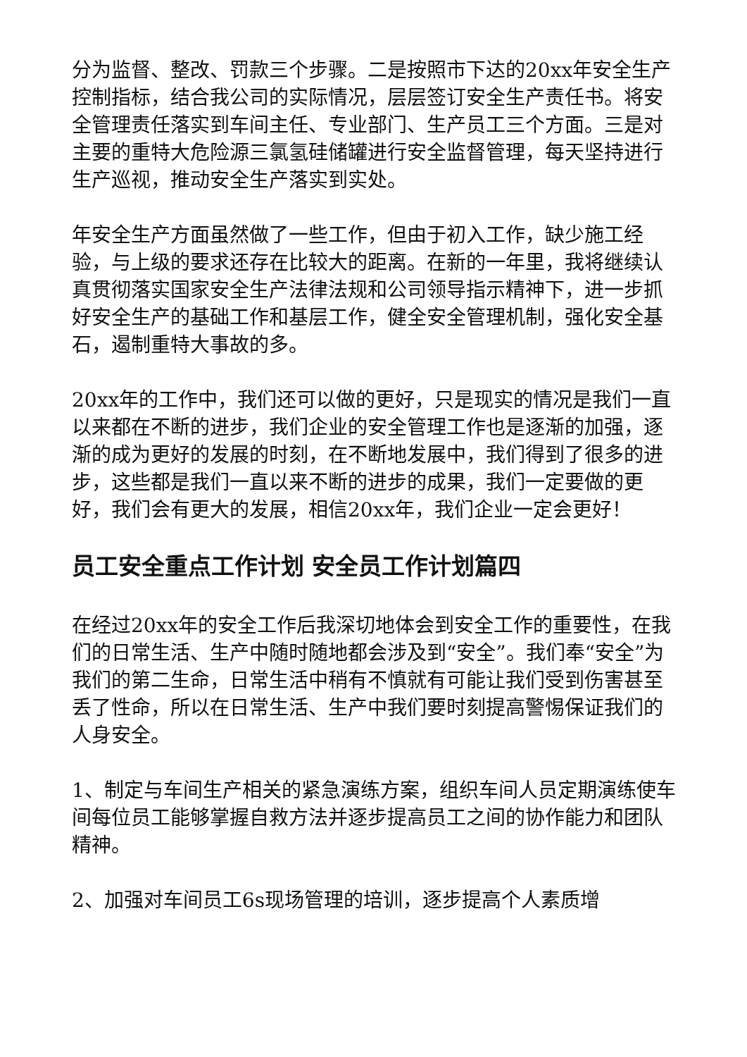分为监督、整改、罚款三个步骤。二是按照市下达的20xx年安全生产控制指标，结合我公司的实际情况，层层签订安全生产责任书。将安全管理责任落实到车间主任、专业部门、生产员工三个方面。三是对主要的重特大危险源三氯氢硅储罐进行安全监督管理，每天坚持进行生产巡视，推动安全生产落实到实处。
年安全生产方面虽然做了一些工作，但由于初入工作，缺少施工经验，与上级的要求还存在比较大的距离。在新的一年里，我将继续认真贯彻落实国家安全生产法律法规和公司领导指示精神下，进一步抓好安全生产的基础工作和基层工作，健全安全管理机制，强化安全基石，遏制重特大事故的多。
20xx年的工作中，我们还可以做的更好，只是现实的情况是我们一直以来都在不断的进步，我们企业的安全管理工作也是逐渐的加强，逐渐的成为更好的发展的时刻，在不断地发展中，我们得到了很多的进步，这些都是我们一直以来不断的进步的成果，我们一定要做的更好，我们会有更大的发展，相信20xx年，我们企业一定会更好！
员工安全重点工作计划 安全员工作计划篇四
在经过20xx年的安全工作后我深切地体会到安全工作的重要性，在我们的日常生活、生产中随时随地都会涉及到“安全”。我们奉“安全”为我们的第二生命，日常生活中稍有不慎就有可能让我们受到伤害甚至丢了性命，所以在日常生活、生产中我们要时刻提高警惕保证我们的人身安全。
1、制定与车间生产相关的紧急演练方案，组织车间人员定期演练使车间每位员工能够掌握自救方法并逐步提高员工之间的协作能力和团队精神。
2、加强对车间员工6s现场管理的培训，逐步提高个人素质增